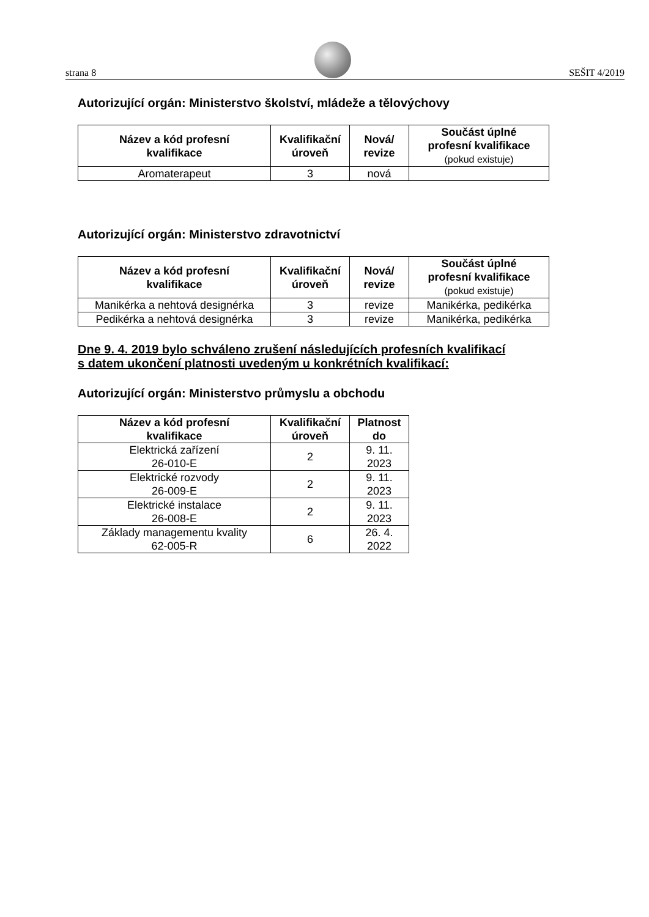strana 8
SEŠIT 4/2019
Autorizující orgán: Ministerstvo školství, mládeže a tělovýchovy
| Název a kód profesní kvalifikace | Kvalifikační úroveň | Nová/ revize | Součást úplné profesní kvalifikace (pokud existuje) |
| --- | --- | --- | --- |
| Aromaterapeut | 3 | nová | |
Autorizující orgán: Ministerstvo zdravotnictví
| Název a kód profesní kvalifikace | Kvalifikační úroveň | Nová/ revize | Součást úplné profesní kvalifikace (pokud existuje) |
| --- | --- | --- | --- |
| Manikérka a nehtová designérka | 3 | revize | Manikérka, pedikérka |
| Pedikérka a nehtová designérka | 3 | revize | Manikérka, pedikérka |
Dne 9. 4. 2019 bylo schváleno zrušení následujících profesních kvalifikací
s datem ukončení platnosti uvedeným u konkrétních kvalifikací:
Autorizující orgán: Ministerstvo průmyslu a obchodu
| Název a kód profesní kvalifikace | Kvalifikační úroveň | Platnost do |
| --- | --- | --- |
| Elektrická zařízení 26-010-E | 2 | 9. 11. 2023 |
| Elektrické rozvody 26-009-E | 2 | 9. 11. 2023 |
| Elektrické instalace 26-008-E | 2 | 9. 11. 2023 |
| Základy managementu kvality 62-005-R | 6 | 26. 4. 2022 |